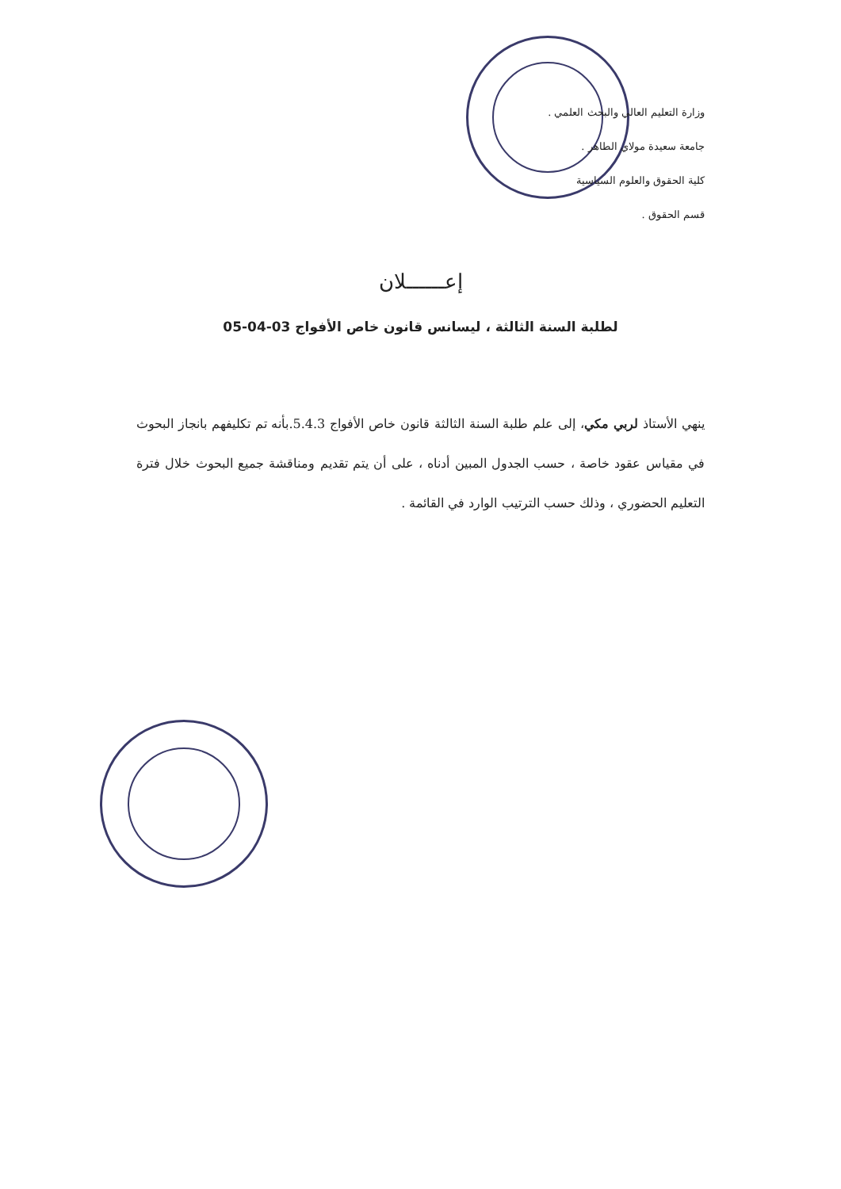وزارة التعليم العالي والبحث العلمي .
جامعة سعيدة مولاي الطاهر .
كلية الحقوق والعلوم السياسية
قسم الحقوق .
إعــــــلان
لطلبة السنة الثالثة ، ليسانس قانون خاص الأفواج 03-04-05
ينهي الأستاذ لربي مكي، إلى علم طلبة السنة الثالثة قانون خاص الأفواج 5.4.3.بأنه تم تكليفهم بانجاز البحوث في مقياس عقود خاصة ، حسب الجدول المبين أدناه ، على أن يتم تقديم ومناقشة جميع البحوث خلال فترة التعليم الحضوري ، وذلك حسب الترتيب الوارد في القائمة .